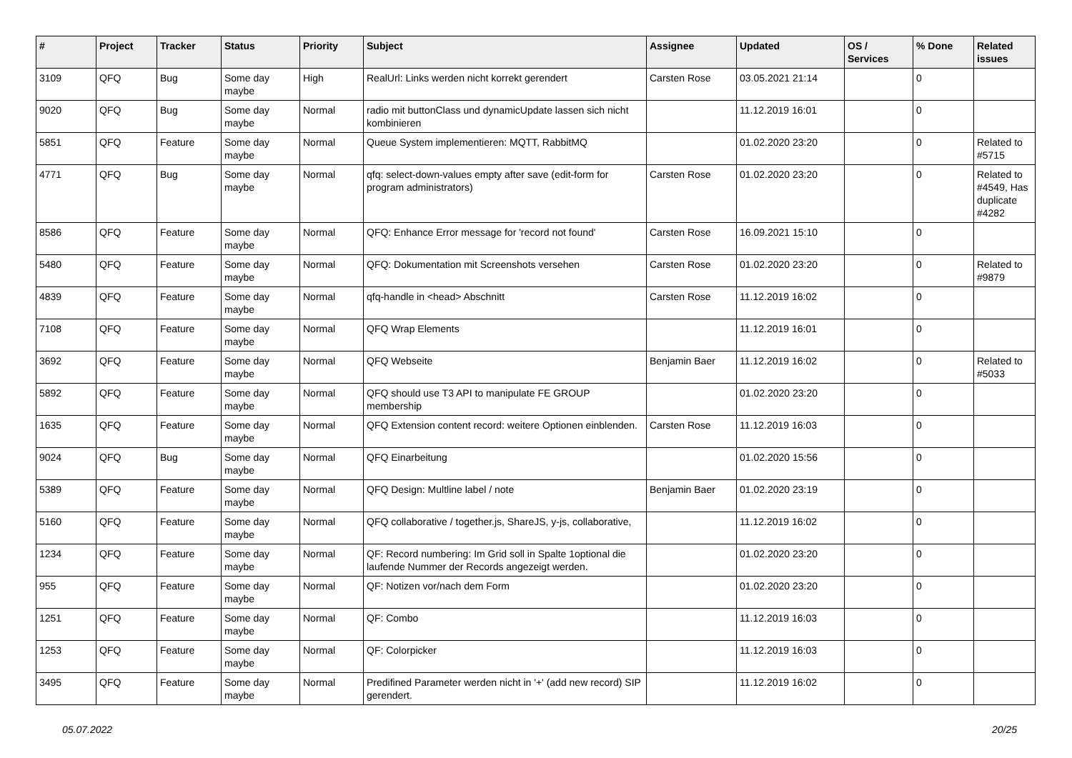| # | Project | Tracker | Status | Priority | Subject | Assignee | Updated | OS / Services | % Done | Related issues |
| --- | --- | --- | --- | --- | --- | --- | --- | --- | --- | --- |
| 3109 | QFQ | Bug | Some day maybe | High | RealUrl: Links werden nicht korrekt gerendert | Carsten Rose | 03.05.2021 21:14 | | 0 | |
| 9020 | QFQ | Bug | Some day maybe | Normal | radio mit buttonClass und dynamicUpdate lassen sich nicht kombinieren | | 11.12.2019 16:01 | | 0 | |
| 5851 | QFQ | Feature | Some day maybe | Normal | Queue System implementieren: MQTT, RabbitMQ | | 01.02.2020 23:20 | | 0 | Related to #5715 |
| 4771 | QFQ | Bug | Some day maybe | Normal | qfq: select-down-values empty after save (edit-form for program administrators) | Carsten Rose | 01.02.2020 23:20 | | 0 | Related to #4549, Has duplicate #4282 |
| 8586 | QFQ | Feature | Some day maybe | Normal | QFQ: Enhance Error message for 'record not found' | Carsten Rose | 16.09.2021 15:10 | | 0 | |
| 5480 | QFQ | Feature | Some day maybe | Normal | QFQ: Dokumentation mit Screenshots versehen | Carsten Rose | 01.02.2020 23:20 | | 0 | Related to #9879 |
| 4839 | QFQ | Feature | Some day maybe | Normal | qfq-handle in <head> Abschnitt | Carsten Rose | 11.12.2019 16:02 | | 0 | |
| 7108 | QFQ | Feature | Some day maybe | Normal | QFQ Wrap Elements | | 11.12.2019 16:01 | | 0 | |
| 3692 | QFQ | Feature | Some day maybe | Normal | QFQ Webseite | Benjamin Baer | 11.12.2019 16:02 | | 0 | Related to #5033 |
| 5892 | QFQ | Feature | Some day maybe | Normal | QFQ should use T3 API to manipulate FE GROUP membership | | 01.02.2020 23:20 | | 0 | |
| 1635 | QFQ | Feature | Some day maybe | Normal | QFQ Extension content record: weitere Optionen einblenden. | Carsten Rose | 11.12.2019 16:03 | | 0 | |
| 9024 | QFQ | Bug | Some day maybe | Normal | QFQ Einarbeitung | | 01.02.2020 15:56 | | 0 | |
| 5389 | QFQ | Feature | Some day maybe | Normal | QFQ Design: Multline label / note | Benjamin Baer | 01.02.2020 23:19 | | 0 | |
| 5160 | QFQ | Feature | Some day maybe | Normal | QFQ collaborative / together.js, ShareJS, y-js, collaborative, | | 11.12.2019 16:02 | | 0 | |
| 1234 | QFQ | Feature | Some day maybe | Normal | QF: Record numbering: Im Grid soll in Spalte 1optional die laufende Nummer der Records angezeigt werden. | | 01.02.2020 23:20 | | 0 | |
| 955 | QFQ | Feature | Some day maybe | Normal | QF: Notizen vor/nach dem Form | | 01.02.2020 23:20 | | 0 | |
| 1251 | QFQ | Feature | Some day maybe | Normal | QF: Combo | | 11.12.2019 16:03 | | 0 | |
| 1253 | QFQ | Feature | Some day maybe | Normal | QF: Colorpicker | | 11.12.2019 16:03 | | 0 | |
| 3495 | QFQ | Feature | Some day maybe | Normal | Predifined Parameter werden nicht in '+' (add new record) SIP gerendert. | | 11.12.2019 16:02 | | 0 | |
05.07.2022 20/25